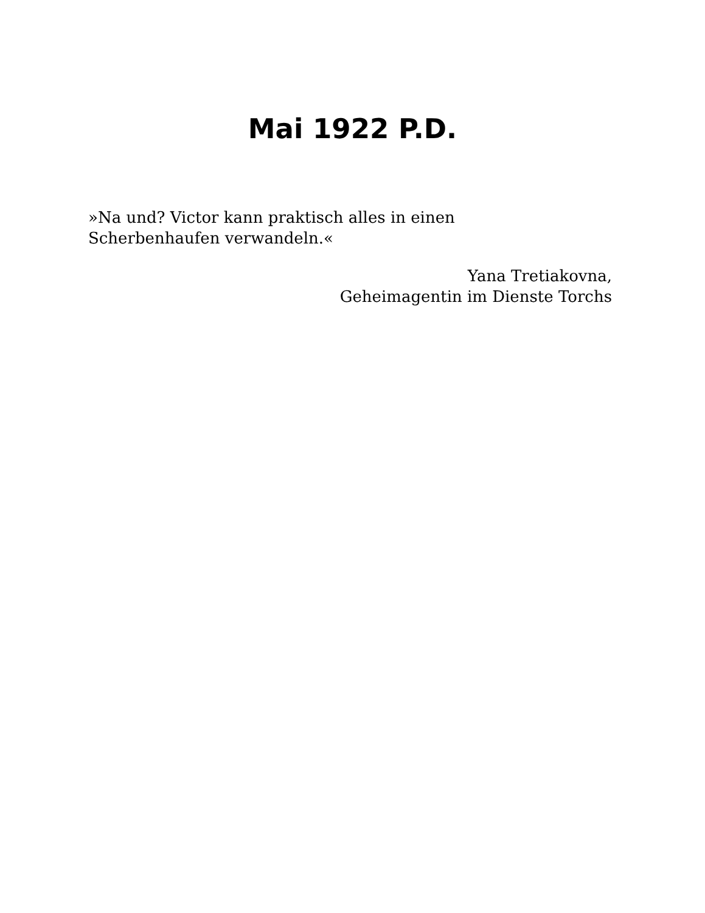Mai 1922 P.D.
»Na und? Victor kann praktisch alles in einen Scherbenhaufen verwandeln.«
Yana Tretiakovna,
Geheimagentin im Dienste Torchs